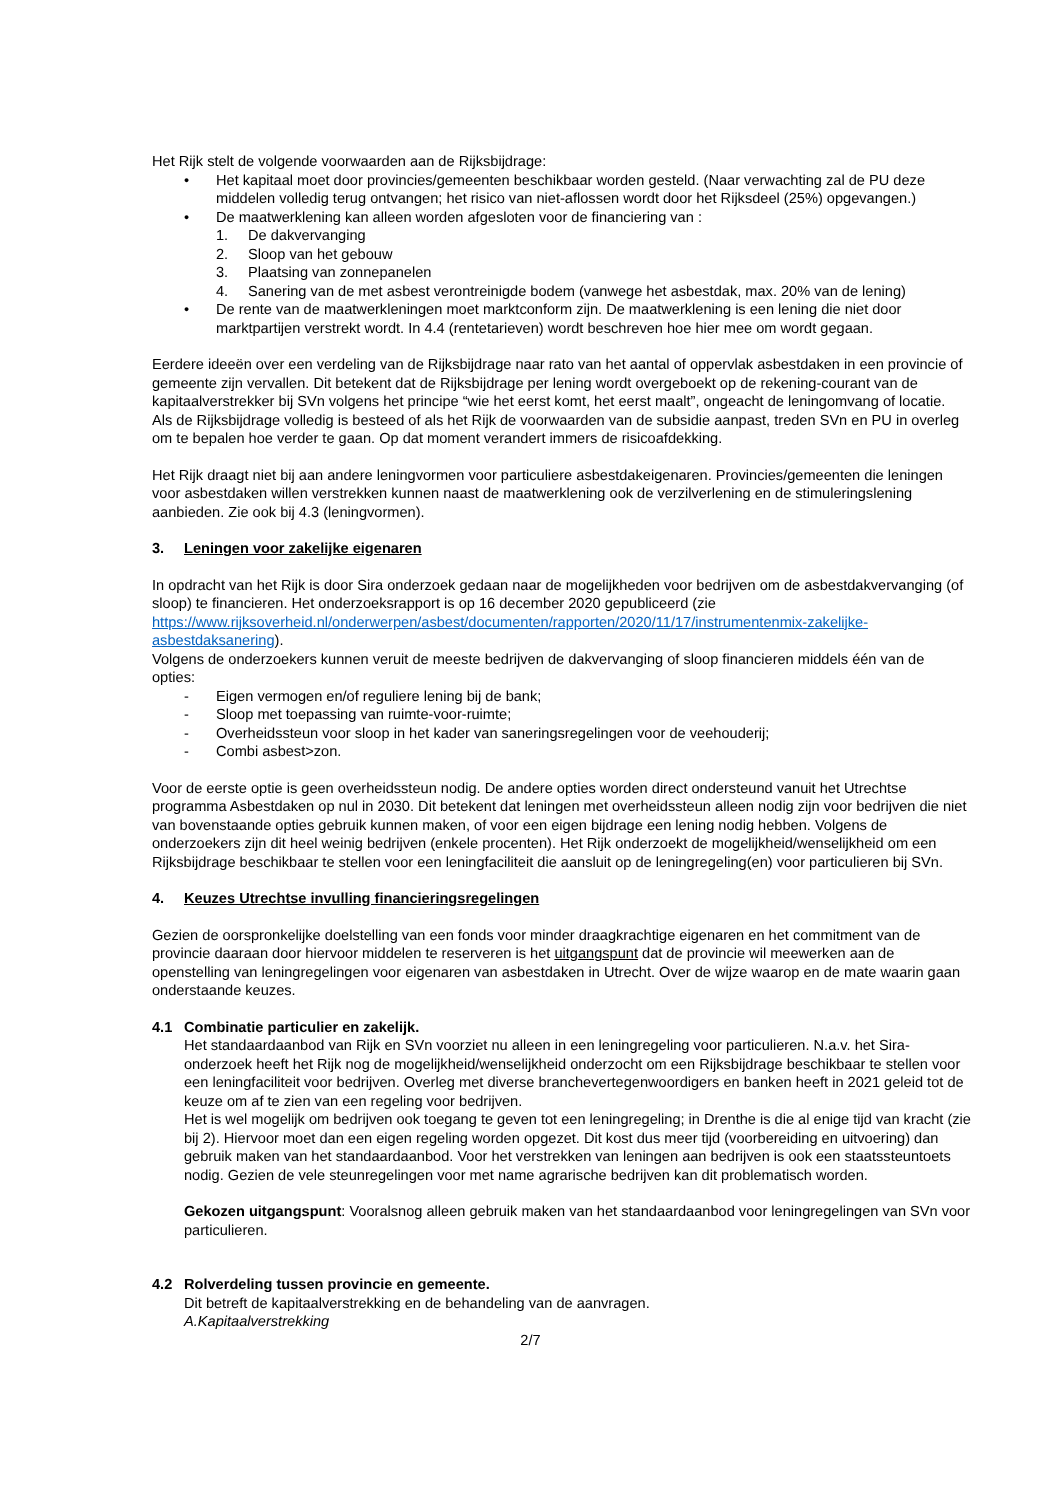Het Rijk stelt de volgende voorwaarden aan de Rijksbijdrage:
• Het kapitaal moet door provincies/gemeenten beschikbaar worden gesteld. (Naar verwachting zal de PU deze middelen volledig terug ontvangen; het risico van niet-aflossen wordt door het Rijksdeel (25%) opgevangen.)
• De maatwerklening kan alleen worden afgesloten voor de financiering van :
1. De dakvervanging
2. Sloop van het gebouw
3. Plaatsing van zonnepanelen
4. Sanering van de met asbest verontreinigde bodem (vanwege het asbestdak, max. 20% van de lening)
• De rente van de maatwerkleningen moet marktconform zijn. De maatwerklening is een lening die niet door marktpartijen verstrekt wordt. In 4.4 (rentetarieven) wordt beschreven hoe hier mee om wordt gegaan.
Eerdere ideeën over een verdeling van de Rijksbijdrage naar rato van het aantal of oppervlak asbestdaken in een provincie of gemeente zijn vervallen. Dit betekent dat de Rijksbijdrage per lening wordt overgeboekt op de rekening-courant van de kapitaalverstrekker bij SVn volgens het principe “wie het eerst komt, het eerst maalt”, ongeacht de leningomvang of locatie.
Als de Rijksbijdrage volledig is besteed of als het Rijk de voorwaarden van de subsidie aanpast, treden SVn en PU in overleg om te bepalen hoe verder te gaan. Op dat moment verandert immers de risicoafdekking.
Het Rijk draagt niet bij aan andere leningvormen voor particuliere asbestdakeigenaren. Provincies/gemeenten die leningen voor asbestdaken willen verstrekken kunnen naast de maatwerklening ook de verzilverlening en de stimuleringslening aanbieden. Zie ook bij 4.3 (leningvormen).
3. Leningen voor zakelijke eigenaren
In opdracht van het Rijk is door Sira onderzoek gedaan naar de mogelijkheden voor bedrijven om de asbestdakvervanging (of sloop) te financieren. Het onderzoeksrapport is op 16 december 2020 gepubliceerd (zie https://www.rijksoverheid.nl/onderwerpen/asbest/documenten/rapporten/2020/11/17/instrumentenmix-zakelijke-asbestdaksanering).
Volgens de onderzoekers kunnen veruit de meeste bedrijven de dakvervanging of sloop financieren middels één van de opties:
- Eigen vermogen en/of reguliere lening bij de bank;
- Sloop met toepassing van ruimte-voor-ruimte;
- Overheidssteun voor sloop in het kader van saneringsregelingen voor de veehouderij;
- Combi asbest>zon.
Voor de eerste optie is geen overheidssteun nodig. De andere opties worden direct ondersteund vanuit het Utrechtse programma Asbestdaken op nul in 2030. Dit betekent dat leningen met overheidssteun alleen nodig zijn voor bedrijven die niet van bovenstaande opties gebruik kunnen maken, of voor een eigen bijdrage een lening nodig hebben. Volgens de onderzoekers zijn dit heel weinig bedrijven (enkele procenten). Het Rijk onderzoekt de mogelijkheid/wenselijkheid om een Rijksbijdrage beschikbaar te stellen voor een leningfaciliteit die aansluit op de leningregeling(en) voor particulieren bij SVn.
4. Keuzes Utrechtse invulling financieringsregelingen
Gezien de oorspronkelijke doelstelling van een fonds voor minder draagkrachtige eigenaren en het commitment van de provincie daaraan door hiervoor middelen te reserveren is het uitgangspunt dat de provincie wil meewerken aan de openstelling van leningregelingen voor eigenaren van asbestdaken in Utrecht. Over de wijze waarop en de mate waarin gaan onderstaande keuzes.
4.1 Combinatie particulier en zakelijk.
Het standaardaanbod van Rijk en SVn voorziet nu alleen in een leningregeling voor particulieren. N.a.v. het Sira-onderzoek heeft het Rijk nog de mogelijkheid/wenselijkheid onderzocht om een Rijksbijdrage beschikbaar te stellen voor een leningfaciliteit voor bedrijven. Overleg met diverse branchevertegenwoordigers en banken heeft in 2021 geleid tot de keuze om af te zien van een regeling voor bedrijven.
Het is wel mogelijk om bedrijven ook toegang te geven tot een leningregeling; in Drenthe is die al enige tijd van kracht (zie bij 2). Hiervoor moet dan een eigen regeling worden opgezet. Dit kost dus meer tijd (voorbereiding en uitvoering) dan gebruik maken van het standaardaanbod. Voor het verstrekken van leningen aan bedrijven is ook een staatssteuntoets nodig. Gezien de vele steunregelingen voor met name agrarische bedrijven kan dit problematisch worden.
Gekozen uitgangspunt: Vooralsnog alleen gebruik maken van het standaardaanbod voor leningregelingen van SVn voor particulieren.
4.2 Rolverdeling tussen provincie en gemeente.
Dit betreft de kapitaalverstrekking en de behandeling van de aanvragen.
A.Kapitaalverstrekking
2/7